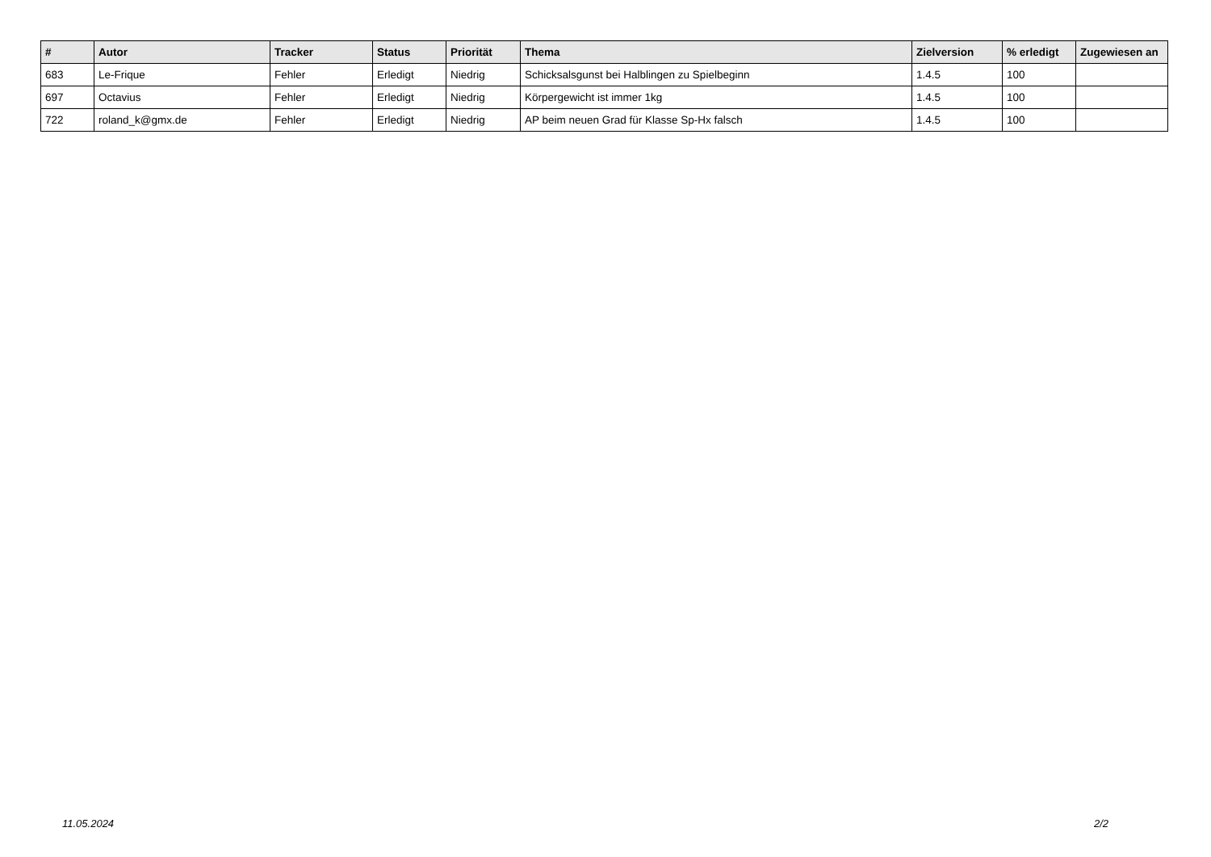| # | Autor | Tracker | Status | Priorität | Thema | Zielversion | % erledigt | Zugewiesen an |
| --- | --- | --- | --- | --- | --- | --- | --- | --- |
| 683 | Le-Frique | Fehler | Erledigt | Niedrig | Schicksalsgunst bei Halblingen zu Spielbeginn | 1.4.5 | 100 | |
| 697 | Octavius | Fehler | Erledigt | Niedrig | Körpergewicht ist immer 1kg | 1.4.5 | 100 | |
| 722 | roland_k@gmx.de | Fehler | Erledigt | Niedrig | AP beim neuen Grad für Klasse Sp-Hx falsch | 1.4.5 | 100 | |
11.05.2024 2/2